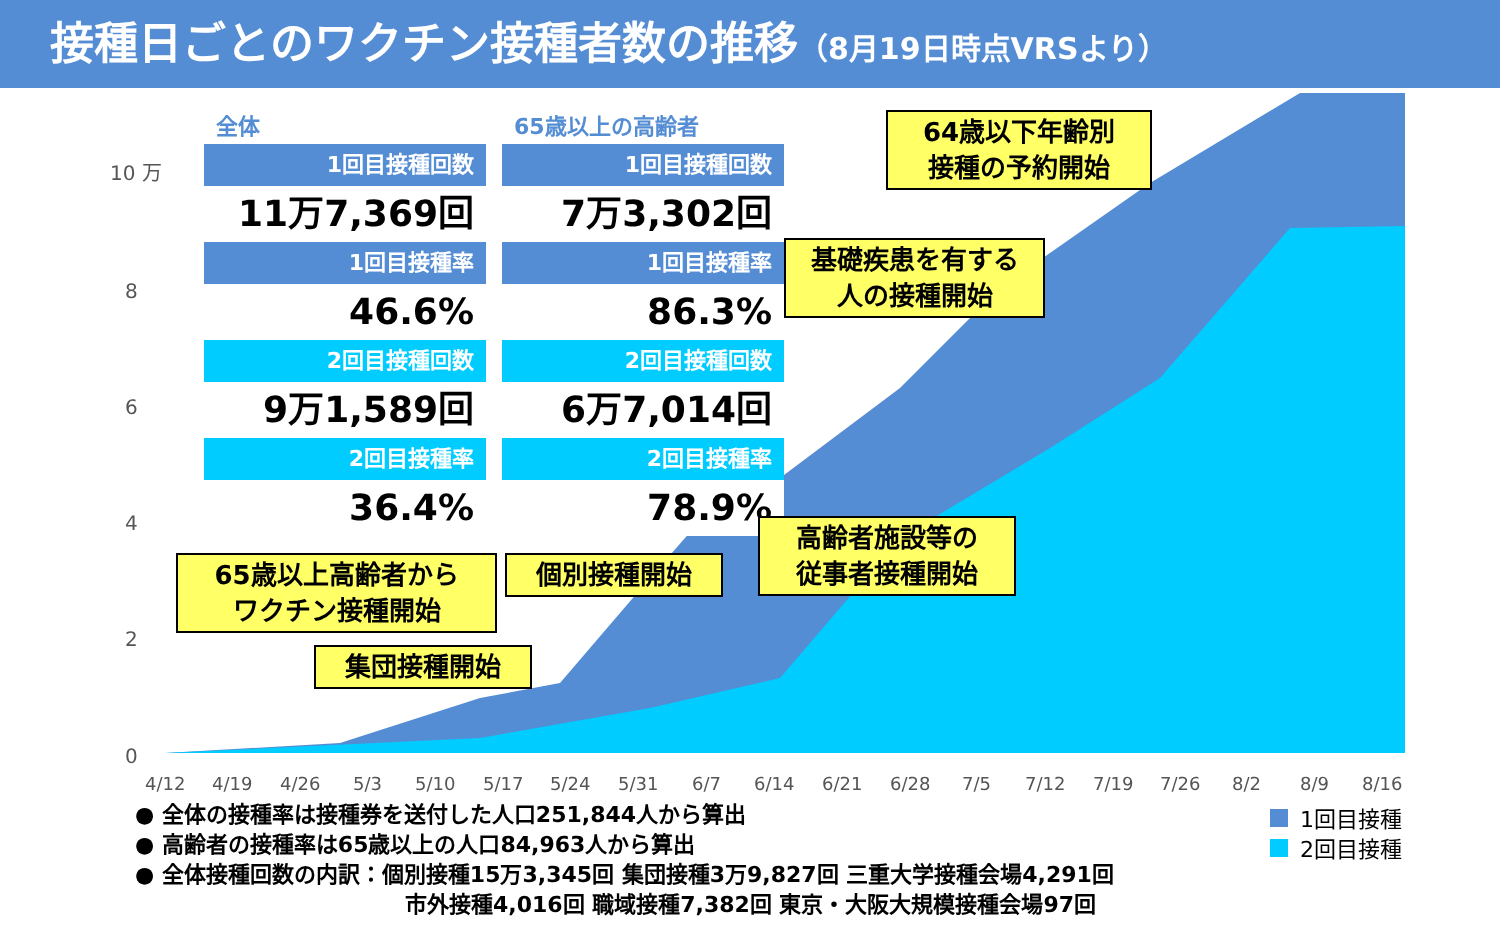接種日ごとのワクチン接種者数の推移（8月19日時点VRSより）
10 万
8
6
4
2
0
4/12
4/19
4/26
5/3
5/10
5/17
5/24
5/31
6/7
6/14
6/21
6/28
7/5
7/12
7/19
7/26
8/2
8/9
8/16
全体
1回目接種回数
11万7,369回
1回目接種率
46.6%
2回目接種回数
9万1,589回
2回目接種率
36.4%
65歳以上の高齢者
1回目接種回数
7万3,302回
1回目接種率
86.3%
2回目接種回数
6万7,014回
2回目接種率
78.9%
64歳以下年齢別
接種の予約開始
基礎疾患を有する
人の接種開始
高齢者施設等の
従事者接種開始
65歳以上高齢者から
ワクチン接種開始
個別接種開始
集団接種開始
● 全体の接種率は接種券を送付した人口251,844人から算出
● 高齢者の接種率は65歳以上の人口84,963人から算出
● 全体接種回数の内訳：個別接種15万3,345回 集団接種3万9,827回 三重大学接種会場4,291回
市外接種4,016回 職域接種7,382回 東京・大阪大規模接種会場97回
1回目接種
2回目接種